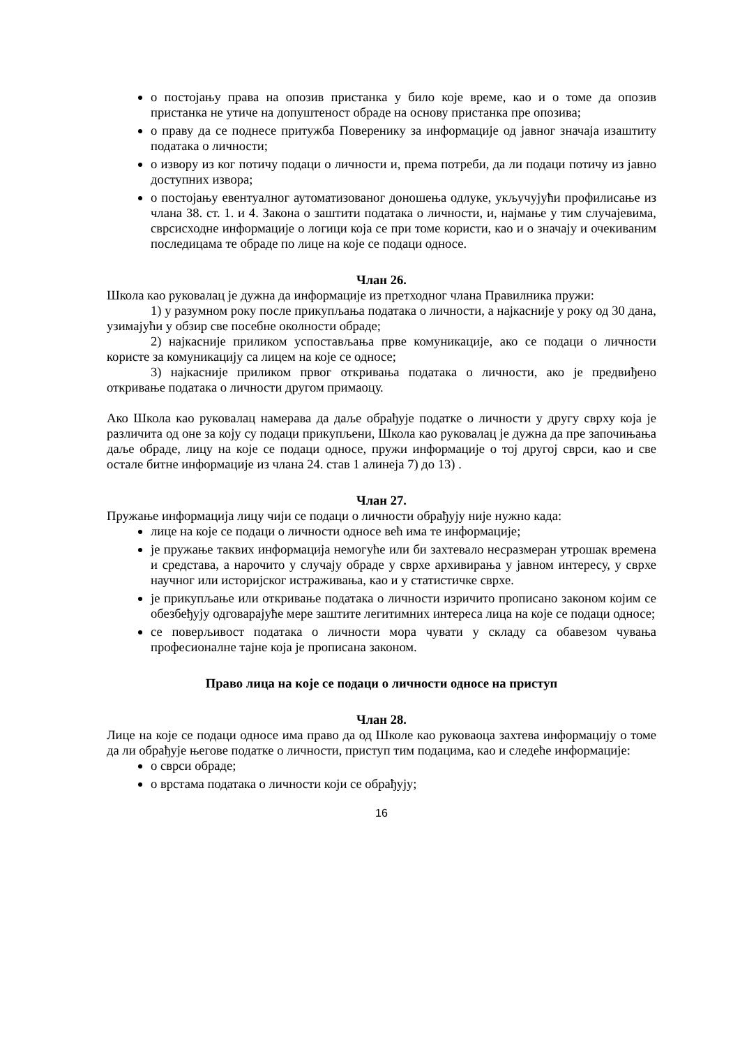о постојању права на опозив пристанка у било које време, као и о томе да опозив пристанка не утиче на допуштеност обраде на основу пристанка пре опозива;
о праву да се поднесе притужба Поверенику за информације од јавног значаја изаштиту података о личности;
о извору из ког потичу подаци о личности и, према потреби, да ли подаци потичу из јавно доступних извора;
о постојању евентуалног аутоматизованог доношења одлуке, укључујући профилисање из члана 38. ст. 1. и 4. Закона о заштити података о личности, и, најмање у тим случајевима, сврсисходне информације о логици која се при томе користи, као и о значају и очекиваним последицама те обраде по лице на које се подаци односе.
Члан 26.
Школа као руковалац је дужна да информације из претходног члана Правилника пружи:
1) у разумном року после прикупљања података о личности, а најкасније у року од 30 дана, узимајући у обзир све посебне околности обраде;
2) најкасније приликом успостављања прве комуникације, ако се подаци о личности користе за комуникацију са лицем на које се односе;
3) најкасније приликом првог откривања података о личности, ако је предвиђено откривање података о личности другом примаоцу.
Ако Школа као руковалац намерава да даље обрађује податке о личности у другу сврху која је различита од оне за коју су подаци прикупљени, Школа као руковалац је дужна да пре започињања даље обраде, лицу на које се подаци односе, пружи информације о тој другој сврси, као и све остале битне информације из члана 24. став 1 алинеја 7) до 13) .
Члан 27.
Пружање информација лицу чији се подаци о личности обрађују није нужно када:
лице на које се подаци о личности односе већ има те информације;
је пружање таквих информација немогуће или би захтевало несразмеран утрошак времена и средстава, а нарочито у случају обраде у сврхе архивирања у јавном интересу, у сврхе научног или историјског истраживања, као и у статистичке сврхе.
је прикупљање или откривање података о личности изричито прописано законом којим се обезбеђују одговарајуће мере заштите легитимних интереса лица на које се подаци односе;
се поверљивост података о личности мора чувати у складу са обавезом чувања професионалне тајне која је прописана законом.
Право лица на које се подаци о личности односе на приступ
Члан 28.
Лице на које се подаци односе има право да од Школе као руковаоца захтева информацију о томе да ли обрађује његове податке о личности, приступ тим подацима, као и следеће информације:
о сврси обраде;
о врстама података о личности који се обрађују;
16